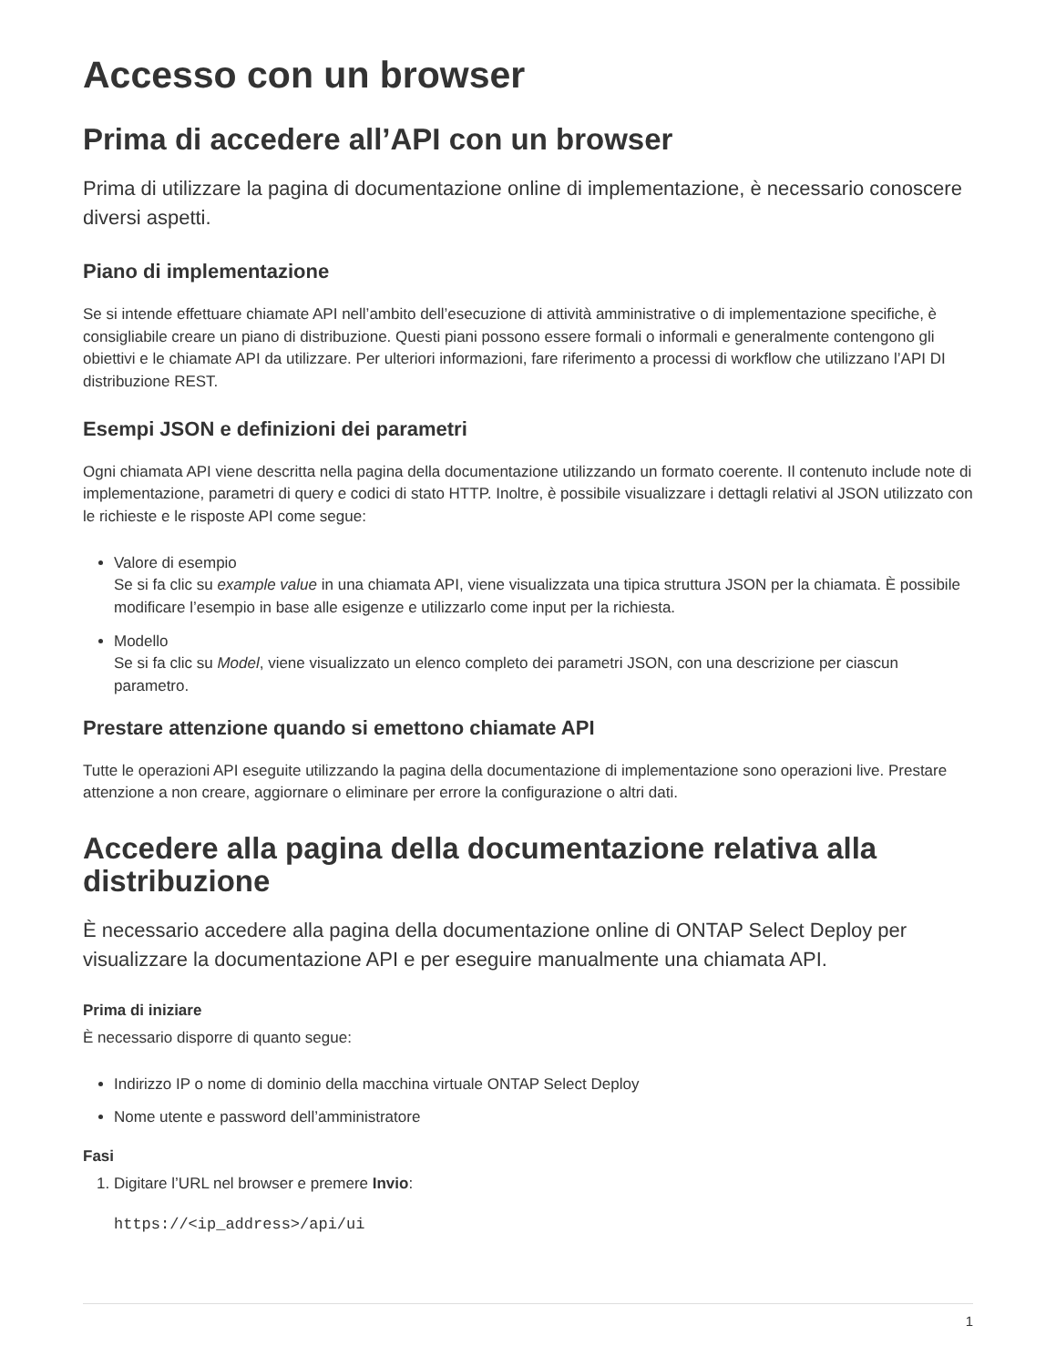Accesso con un browser
Prima di accedere all’API con un browser
Prima di utilizzare la pagina di documentazione online di implementazione, è necessario conoscere diversi aspetti.
Piano di implementazione
Se si intende effettuare chiamate API nell’ambito dell’esecuzione di attività amministrative o di implementazione specifiche, è consigliabile creare un piano di distribuzione. Questi piani possono essere formali o informali e generalmente contengono gli obiettivi e le chiamate API da utilizzare. Per ulteriori informazioni, fare riferimento a processi di workflow che utilizzano l’API DI distribuzione REST.
Esempi JSON e definizioni dei parametri
Ogni chiamata API viene descritta nella pagina della documentazione utilizzando un formato coerente. Il contenuto include note di implementazione, parametri di query e codici di stato HTTP. Inoltre, è possibile visualizzare i dettagli relativi al JSON utilizzato con le richieste e le risposte API come segue:
Valore di esempio
Se si fa clic su example value in una chiamata API, viene visualizzata una tipica struttura JSON per la chiamata. È possibile modificare l’esempio in base alle esigenze e utilizzarlo come input per la richiesta.
Modello
Se si fa clic su Model, viene visualizzato un elenco completo dei parametri JSON, con una descrizione per ciascun parametro.
Prestare attenzione quando si emettono chiamate API
Tutte le operazioni API eseguite utilizzando la pagina della documentazione di implementazione sono operazioni live. Prestare attenzione a non creare, aggiornare o eliminare per errore la configurazione o altri dati.
Accedere alla pagina della documentazione relativa alla distribuzione
È necessario accedere alla pagina della documentazione online di ONTAP Select Deploy per visualizzare la documentazione API e per eseguire manualmente una chiamata API.
Prima di iniziare
È necessario disporre di quanto segue:
Indirizzo IP o nome di dominio della macchina virtuale ONTAP Select Deploy
Nome utente e password dell’amministratore
Fasi
1. Digitare l’URL nel browser e premere Invio:
https://<ip_address>/api/ui
1